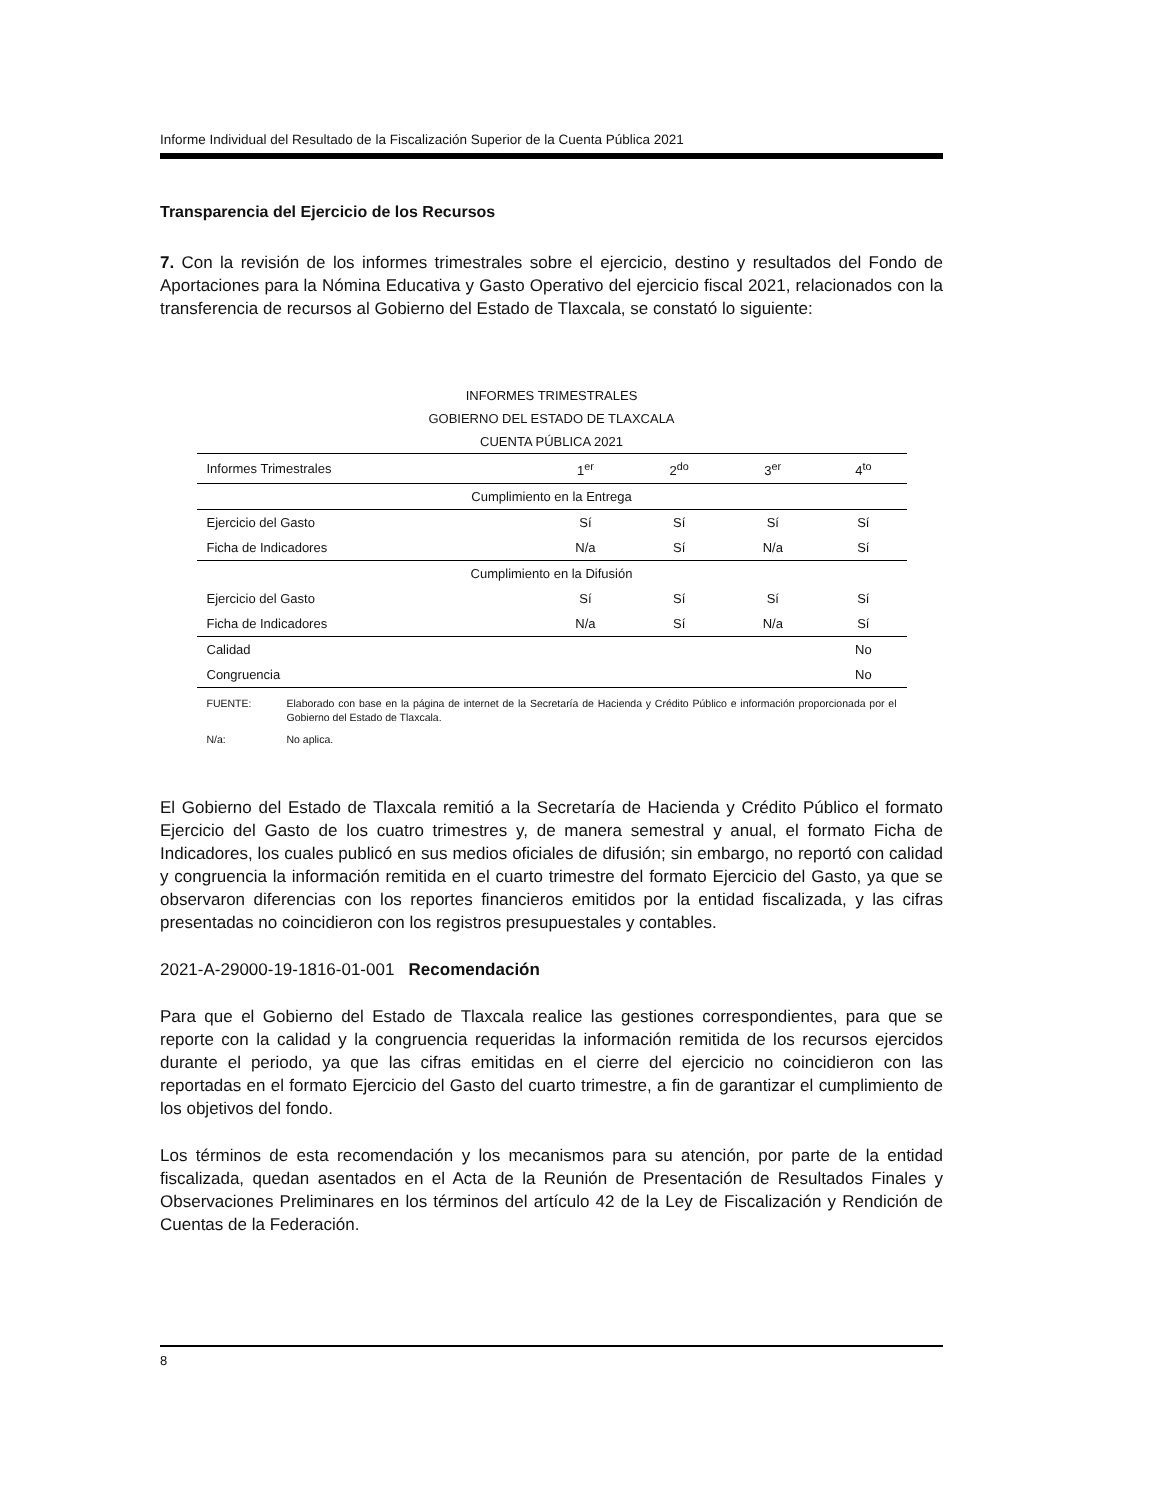Informe Individual del Resultado de la Fiscalización Superior de la Cuenta Pública 2021
Transparencia del Ejercicio de los Recursos
7. Con la revisión de los informes trimestrales sobre el ejercicio, destino y resultados del Fondo de Aportaciones para la Nómina Educativa y Gasto Operativo del ejercicio fiscal 2021, relacionados con la transferencia de recursos al Gobierno del Estado de Tlaxcala, se constató lo siguiente:
INFORMES TRIMESTRALES
GOBIERNO DEL ESTADO DE TLAXCALA
CUENTA PÚBLICA 2021
| Informes Trimestrales | 1<sup>er</sup> | 2<sup>do</sup> | 3<sup>er</sup> | 4<sup>to</sup> |
| --- | --- | --- | --- | --- |
| Cumplimiento en la Entrega | | | | |
| Ejercicio del Gasto | Sí | Sí | Sí | Sí |
| Ficha de Indicadores | N/a | Sí | N/a | Sí |
| Cumplimiento en la Difusión | | | | |
| Ejercicio del Gasto | Sí | Sí | Sí | Sí |
| Ficha de Indicadores | N/a | Sí | N/a | Sí |
| Calidad | | | | No |
| Congruencia | | | | No |
FUENTE: Elaborado con base en la página de internet de la Secretaría de Hacienda y Crédito Público e información proporcionada por el Gobierno del Estado de Tlaxcala.
N/a: No aplica.
El Gobierno del Estado de Tlaxcala remitió a la Secretaría de Hacienda y Crédito Público el formato Ejercicio del Gasto de los cuatro trimestres y, de manera semestral y anual, el formato Ficha de Indicadores, los cuales publicó en sus medios oficiales de difusión; sin embargo, no reportó con calidad y congruencia la información remitida en el cuarto trimestre del formato Ejercicio del Gasto, ya que se observaron diferencias con los reportes financieros emitidos por la entidad fiscalizada, y las cifras presentadas no coincidieron con los registros presupuestales y contables.
2021-A-29000-19-1816-01-001 Recomendación
Para que el Gobierno del Estado de Tlaxcala realice las gestiones correspondientes, para que se reporte con la calidad y la congruencia requeridas la información remitida de los recursos ejercidos durante el periodo, ya que las cifras emitidas en el cierre del ejercicio no coincidieron con las reportadas en el formato Ejercicio del Gasto del cuarto trimestre, a fin de garantizar el cumplimiento de los objetivos del fondo.
Los términos de esta recomendación y los mecanismos para su atención, por parte de la entidad fiscalizada, quedan asentados en el Acta de la Reunión de Presentación de Resultados Finales y Observaciones Preliminares en los términos del artículo 42 de la Ley de Fiscalización y Rendición de Cuentas de la Federación.
8